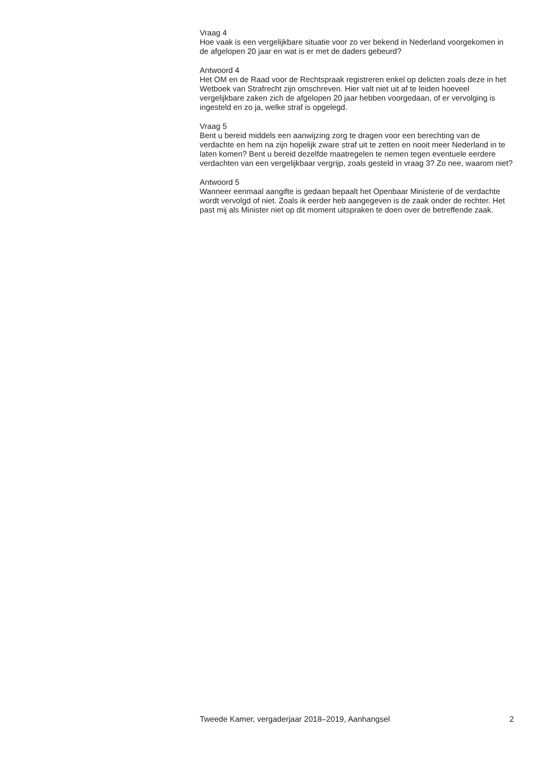Vraag 4
Hoe vaak is een vergelijkbare situatie voor zo ver bekend in Nederland voorgekomen in de afgelopen 20 jaar en wat is er met de daders gebeurd?
Antwoord 4
Het OM en de Raad voor de Rechtspraak registreren enkel op delicten zoals deze in het Wetboek van Strafrecht zijn omschreven. Hier valt niet uit af te leiden hoeveel vergelijkbare zaken zich de afgelopen 20 jaar hebben voorgedaan, of er vervolging is ingesteld en zo ja, welke straf is opgelegd.
Vraag 5
Bent u bereid middels een aanwijzing zorg te dragen voor een berechting van de verdachte en hem na zijn hopelijk zware straf uit te zetten en nooit meer Nederland in te laten komen? Bent u bereid dezelfde maatregelen te nemen tegen eventuele eerdere verdachten van een vergelijkbaar vergrijp, zoals gesteld in vraag 3? Zo nee, waarom niet?
Antwoord 5
Wanneer eenmaal aangifte is gedaan bepaalt het Openbaar Ministerie of de verdachte wordt vervolgd of niet. Zoals ik eerder heb aangegeven is de zaak onder de rechter. Het past mij als Minister niet op dit moment uitspraken te doen over de betreffende zaak.
Tweede Kamer, vergaderjaar 2018–2019, Aanhangsel 2